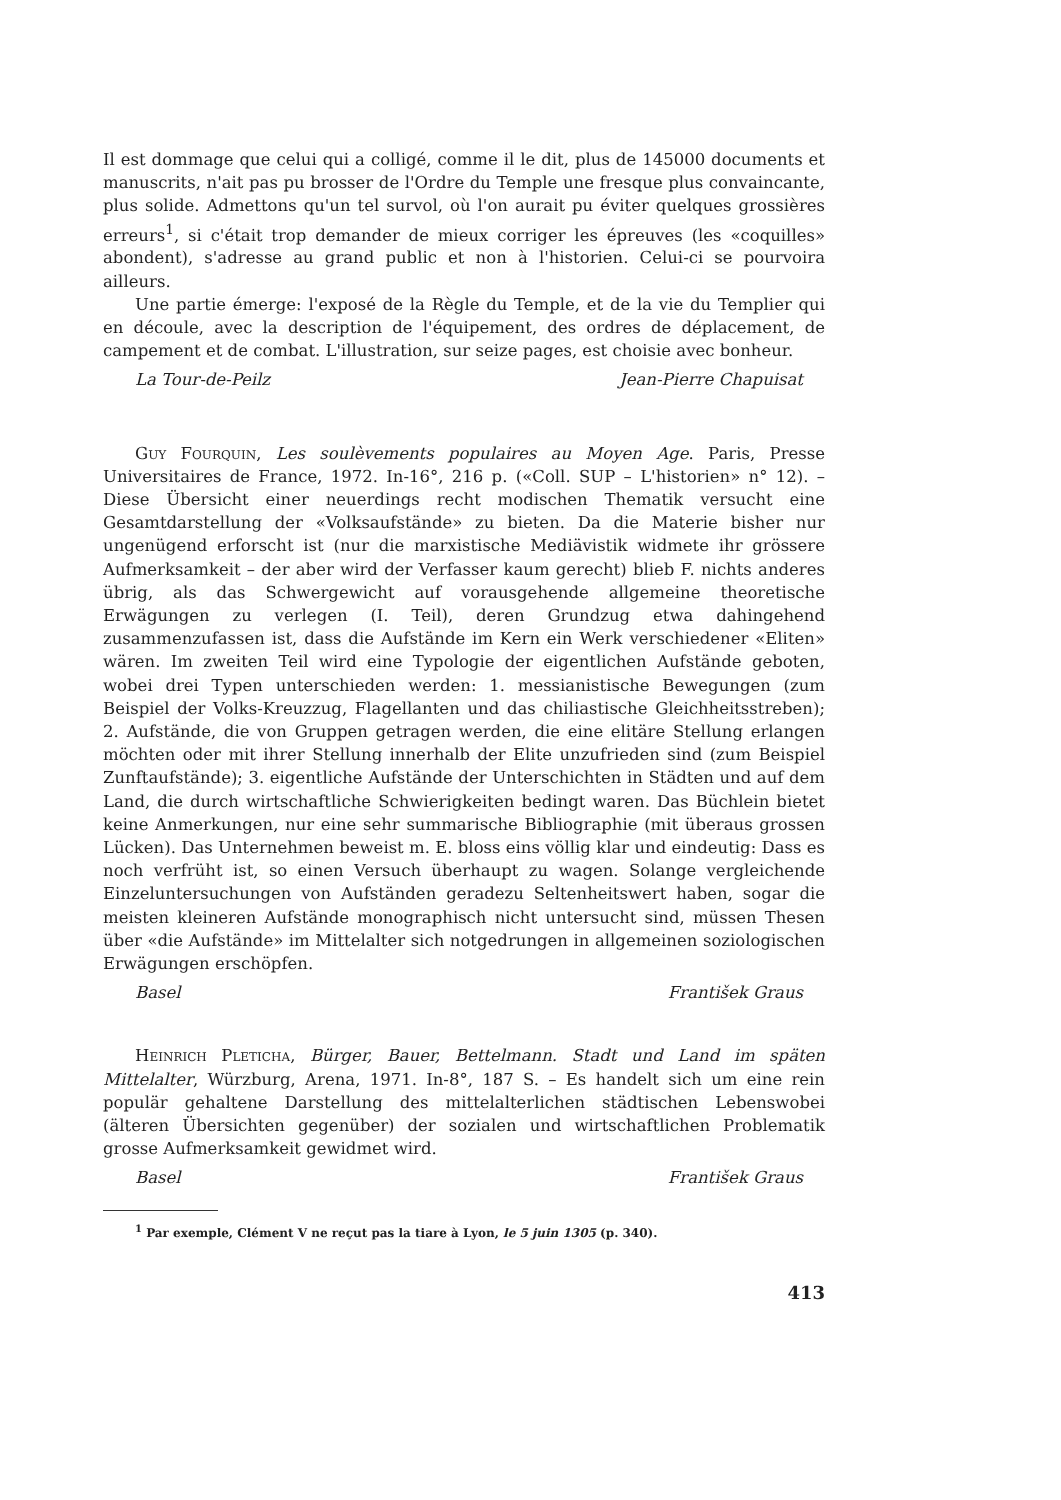Il est dommage que celui qui a colligé, comme il le dit, plus de 145000 documents et manuscrits, n'ait pas pu brosser de l'Ordre du Temple une fresque plus convaincante, plus solide. Admettons qu'un tel survol, où l'on aurait pu éviter quelques grossières erreurs<sup>1</sup>, si c'était trop demander de mieux corriger les épreuves (les «coquilles» abondent), s'adresse au grand public et non à l'historien. Celui-ci se pourvoira ailleurs.
Une partie émerge: l'exposé de la Règle du Temple, et de la vie du Templier qui en découle, avec la description de l'équipement, des ordres de déplacement, de campement et de combat. L'illustration, sur seize pages, est choisie avec bonheur.
La Tour-de-Peilz Jean-Pierre Chapuisat
Guy Fourquin, Les soulèvements populaires au Moyen Age. Paris, Presse Universitaires de France, 1972. In-16°, 216 p. («Coll. SUP – L'historien» n° 12). – Diese Übersicht einer neuerdings recht modischen Thematik versucht eine Gesamtdarstellung der «Volksaufstände» zu bieten. Da die Materie bisher nur ungenügend erforscht ist (nur die marxistische Mediävistik widmete ihr grössere Aufmerksamkeit – der aber wird der Verfasser kaum gerecht) blieb F. nichts anderes übrig, als das Schwergewicht auf vorausgehende allgemeine theoretische Erwägungen zu verlegen (I. Teil), deren Grundzug etwa dahingehend zusammenzufassen ist, dass die Aufstände im Kern ein Werk verschiedener «Eliten» wären. Im zweiten Teil wird eine Typologie der eigentlichen Aufstände geboten, wobei drei Typen unterschieden werden: 1. messianistische Bewegungen (zum Beispiel der Volks-Kreuzzug, Flagellanten und das chiliastische Gleichheitsstreben); 2. Aufstände, die von Gruppen getragen werden, die eine elitäre Stellung erlangen möchten oder mit ihrer Stellung innerhalb der Elite unzufrieden sind (zum Beispiel Zunftaufstände); 3. eigentliche Aufstände der Unterschichten in Städten und auf dem Land, die durch wirtschaftliche Schwierigkeiten bedingt waren. Das Büchlein bietet keine Anmerkungen, nur eine sehr summarische Bibliographie (mit überaus grossen Lücken). Das Unternehmen beweist m. E. bloss eins völlig klar und eindeutig: Dass es noch verfrüht ist, so einen Versuch überhaupt zu wagen. Solange vergleichende Einzeluntersuchungen von Aufständen geradezu Seltenheitswert haben, sogar die meisten kleineren Aufstände monographisch nicht untersucht sind, müssen Thesen über «die Aufstände» im Mittelalter sich notgedrungen in allgemeinen soziologischen Erwägungen erschöpfen.
Basel František Graus
Heinrich Pleticha, Bürger, Bauer, Bettelmann. Stadt und Land im späten Mittelalter, Würzburg, Arena, 1971. In-8°, 187 S. – Es handelt sich um eine rein populär gehaltene Darstellung des mittelalterlichen städtischen Lebenswobei (älteren Übersichten gegenüber) der sozialen und wirtschaftlichen Problematik grosse Aufmerksamkeit gewidmet wird.
Basel František Graus
<sup>1</sup> Par exemple, Clément V ne reçut pas la tiare à Lyon, le 5 juin 1305 (p. 340).
413